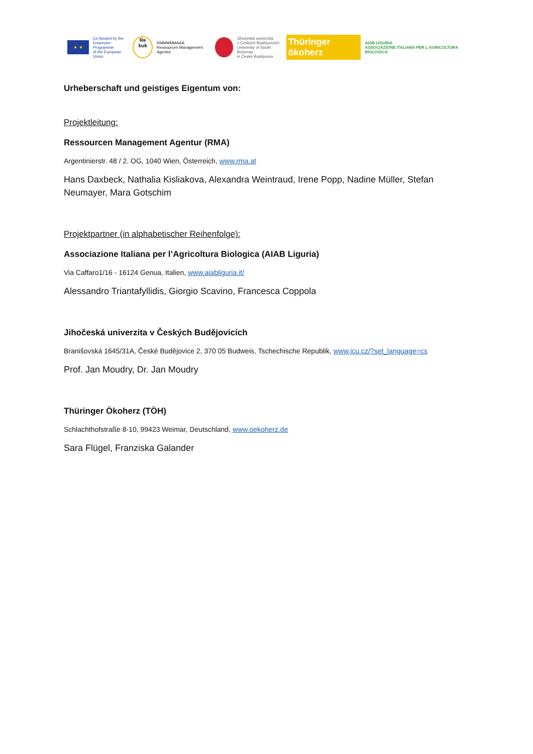★ ★
Co-funded by the
Erasmus+ Programme
of the European Union
Re
kuk
RMMMMMAAA
Ressourcen Management Agentur
Jihočeská univerzita
v Českých Budějovicích
University of South Bohemia
in České Budějovice
Thüringer ökoherz
AIAB LIGURIA
ASSOCIAZIONE ITALIANA PER L'AGRICOLTURA BIOLOGICA
Urheberschaft und geistiges Eigentum von:
Projektleitung:
Ressourcen Management Agentur (RMA)
Argentinierstr. 48 / 2. OG, 1040 Wien, Österreich, www.rma.at
Hans Daxbeck, Nathalia Kisliakova, Alexandra Weintraud, Irene Popp, Nadine Müller, Stefan Neumayer, Mara Gotschim
Projektpartner (in alphabetischer Reihenfolge):
Associazione Italiana per l’Agricoltura Biologica (AIAB Liguria)
Via Caffaro1/16 - 16124 Genua, Italien, www.aiabliguria.it/
Alessandro Triantafyllidis, Giorgio Scavino, Francesca Coppola
Jihočeská univerzita v Českých Budějovicích
Branišovská 1645/31A, České Budějovice 2, 370 05 Budweis, Tschechische Republik, www.jcu.cz/?set_language=cs
Prof. Jan Moudry, Dr. Jan Moudry
Thüringer Ökoherz (TÖH)
Schlachthofstraße 8-10, 99423 Weimar, Deutschland, www.oekoherz.de
Sara Flügel, Franziska Galander